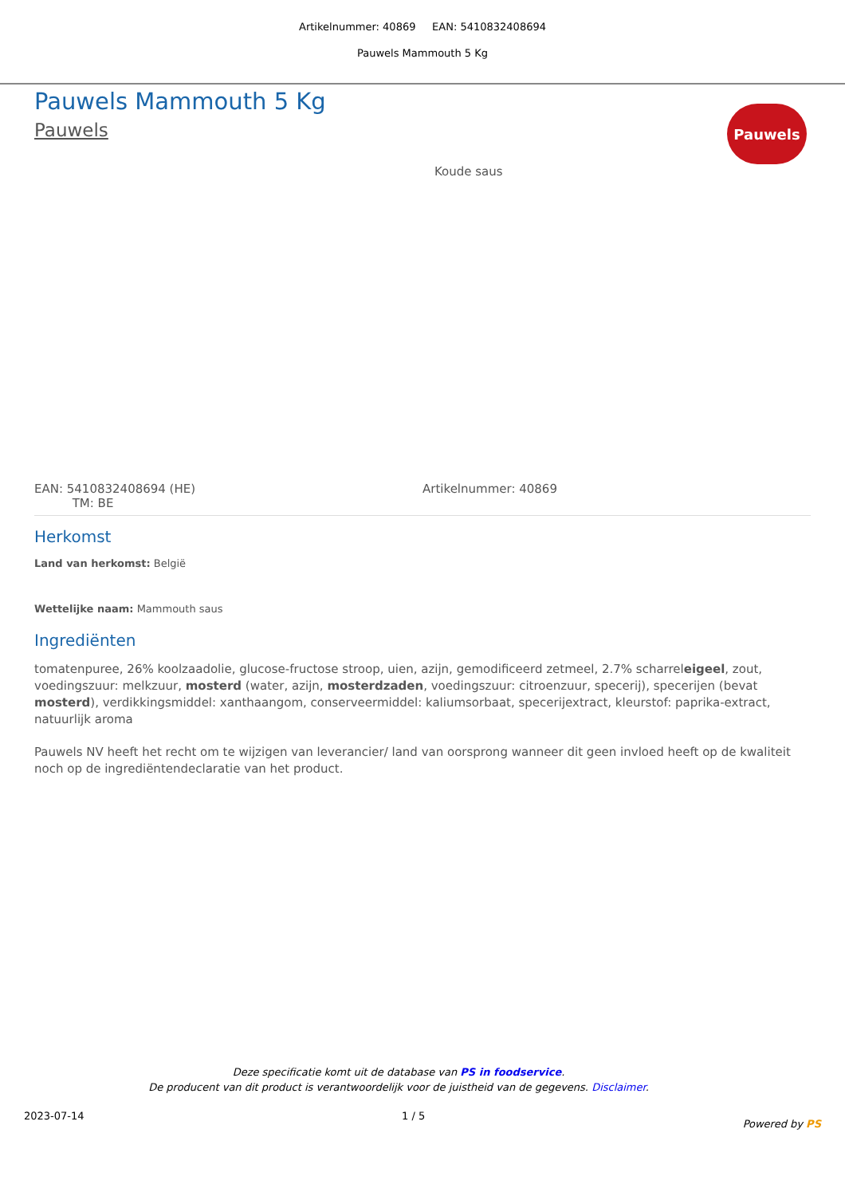Artikelnummer: 40869 EAN: 5410832408694
Pauwels Mammouth 5 Kg
Pauwels
Pauwels Mammouth 5 Kg
Pauwels
Koude saus
EAN: 5410832408694 (HE)
TM: BE
Artikelnummer: 40869
Herkomst
Land van herkomst: België
Wettelijke naam: Mammouth saus
Ingrediënten
tomatenpuree, 26% koolzaadolie, glucose-fructose stroop, uien, azijn, gemodificeerd zetmeel, 2.7% scharreleigeel, zout, voedingszuur: melkzuur, mosterd (water, azijn, mosterdzaden, voedingszuur: citroenzuur, specerij), specerijen (bevat mosterd), verdikkingsmiddel: xanthaangom, conserveermiddel: kaliumsorbaat, specerijextract, kleurstof: paprika-extract, natuurlijk aroma
Pauwels NV heeft het recht om te wijzigen van leverancier/ land van oorsprong wanneer dit geen invloed heeft op de kwaliteit noch op de ingrediëntendeclaratie van het product.
Deze specificatie komt uit de database van PS in foodservice.
De producent van dit product is verantwoordelijk voor de juistheid van de gegevens. Disclaimer.
2023-07-14 1 / 5 Powered by PS